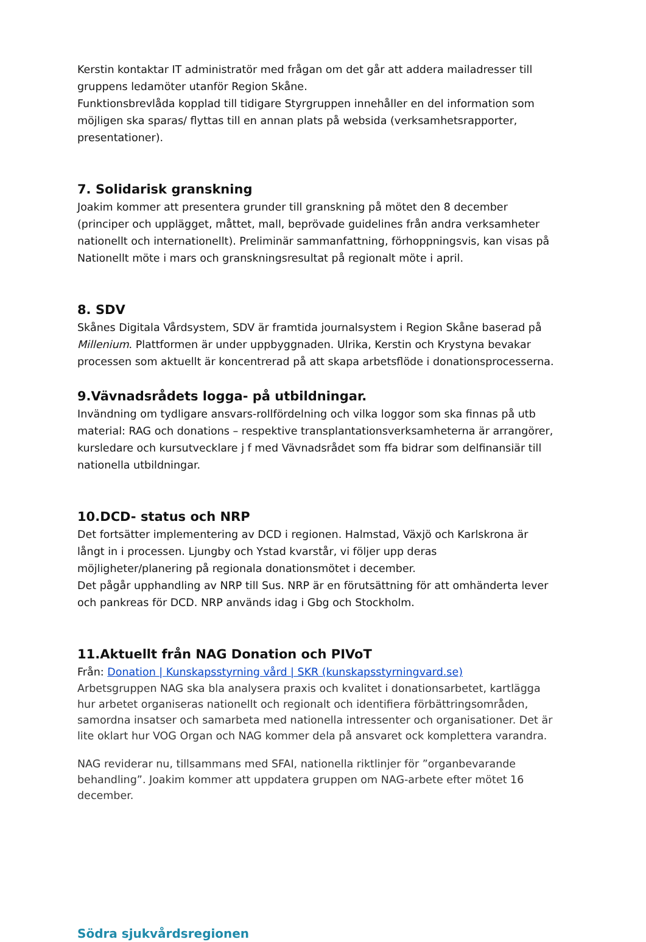Kerstin kontaktar IT administratör med frågan om det går att addera mailadresser till gruppens ledamöter utanför Region Skåne.
Funktionsbrevlåda kopplad till tidigare Styrgruppen innehåller en del information som möjligen ska sparas/ flyttas till en annan plats på websida (verksamhetsrapporter, presentationer).
7. Solidarisk granskning
Joakim kommer att presentera grunder till granskning på mötet den 8 december (principer och upplägget, måttet, mall, beprövade guidelines från andra verksamheter nationellt och internationellt). Preliminär sammanfattning, förhoppningsvis, kan visas på Nationellt möte i mars och granskningsresultat på regionalt möte i april.
8. SDV
Skånes Digitala Vårdsystem, SDV är framtida journalsystem i Region Skåne baserad på Millenium. Plattformen är under uppbyggnaden. Ulrika, Kerstin och Krystyna bevakar processen som aktuellt är koncentrerad på att skapa arbetsflöde i donationsprocesserna.
9.Vävnadsrådets logga- på utbildningar.
Invändning om tydligare ansvars-rollfördelning och vilka loggor som ska finnas på utb material: RAG och donations – respektive transplantationsverksamheterna är arrangörer, kursledare och kursutvecklare j f med Vävnadsrådet som ffa bidrar som delfinansiär till nationella utbildningar.
10.DCD- status och NRP
Det fortsätter implementering av DCD i regionen. Halmstad, Växjö och Karlskrona är långt in i processen. Ljungby och Ystad kvarstår, vi följer upp deras möjligheter/planering på regionala donationsmötet i december.
Det pågår upphandling av NRP till Sus. NRP är en förutsättning för att omhänderta lever och pankreas för DCD. NRP används idag i Gbg och Stockholm.
11.Aktuellt från NAG Donation och PIVoT
Från: Donation | Kunskapsstyrning vård | SKR (kunskapsstyrningvard.se)
Arbetsgruppen NAG ska bla analysera praxis och kvalitet i donationsarbetet, kartlägga hur arbetet organiseras nationellt och regionalt och identifiera förbättringsområden, samordna insatser och samarbeta med nationella intressenter och organisationer. Det är lite oklart hur VOG Organ och NAG kommer dela på ansvaret ock komplettera varandra.
NAG reviderar nu, tillsammans med SFAI, nationella riktlinjer för ”organbevarande behandling”. Joakim kommer att uppdatera gruppen om NAG-arbete efter mötet 16 december.
Södra sjukvårdsregionen